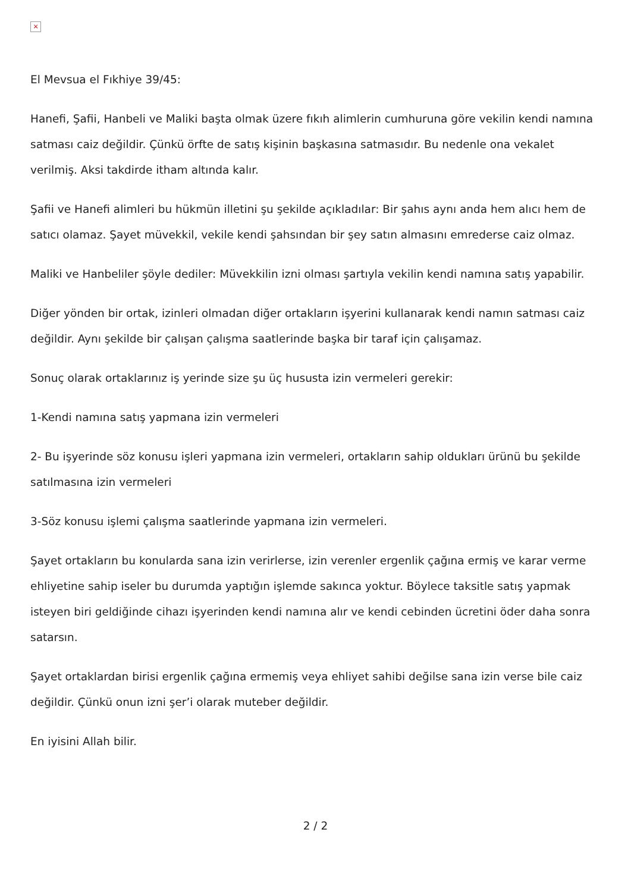×
El Mevsua el Fıkhiye 39/45:
Hanefi, Şafii, Hanbeli ve Maliki başta olmak üzere fıkıh alimlerin cumhuruna göre vekilin kendi namına satması caiz değildir. Çünkü örfte de satış kişinin başkasına satmasıdır. Bu nedenle ona vekalet verilmiş. Aksi takdirde itham altında kalır.
Şafii ve Hanefi alimleri bu hükmün illetini şu şekilde açıkladılar: Bir şahıs aynı anda hem alıcı hem de satıcı olamaz. Şayet müvekkil, vekile kendi şahsından bir şey satın almasını emrederse caiz olmaz.
Maliki ve Hanbeliler şöyle dediler: Müvekkilin izni olması şartıyla vekilin kendi namına satış yapabilir.
Diğer yönden bir ortak, izinleri olmadan diğer ortakların işyerini kullanarak kendi namın satması caiz değildir. Aynı şekilde bir çalışan çalışma saatlerinde başka bir taraf için çalışamaz.
Sonuç olarak ortaklarınız iş yerinde size şu üç hususta izin vermeleri gerekir:
1-Kendi namına satış yapmana izin vermeleri
2- Bu işyerinde söz konusu işleri yapmana izin vermeleri, ortakların sahip oldukları ürünü bu şekilde satılmasına izin vermeleri
3-Söz konusu işlemi çalışma saatlerinde yapmana izin vermeleri.
Şayet ortakların bu konularda sana izin verirlerse, izin verenler ergenlik çağına ermiş ve karar verme ehliyetine sahip iseler bu durumda yaptığın işlemde sakınca yoktur. Böylece taksitle satış yapmak isteyen biri geldiğinde cihazı işyerinden kendi namına alır ve kendi cebinden ücretini öder daha sonra satarsın.
Şayet ortaklardan birisi ergenlik çağına ermemiş veya ehliyet sahibi değilse sana izin verse bile caiz değildir. Çünkü onun izni şer’i olarak muteber değildir.
En iyisini Allah bilir.
2 / 2